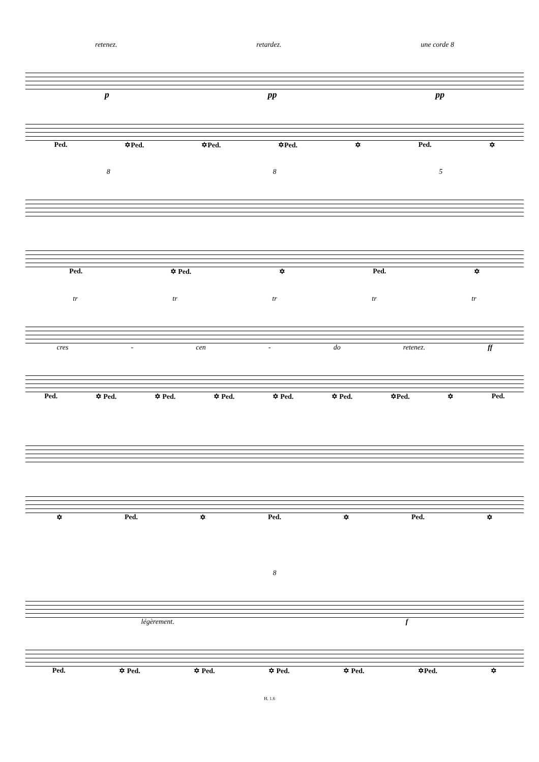retenez. retardez. une corde 8
p pp pp
Ped. ✡Ped. ✡Ped. ✡Ped. ✡ Ped. ✡
8 8 5
Ped. ✡ Ped. ✡ Ped. ✡
tr tr tr tr tr
cres - cen - do retenez. ff
Ped. ✡ Ped. ✡ Ped. ✡ Ped. ✡ Ped. ✡ Ped. ✡Ped. ✡ Ped.
✡ Ped. ✡ Ped. ✡ Ped. ✡
8
légèrement. f
Ped. ✡ Ped. ✡ Ped. ✡ Ped. ✡ Ped. ✡Ped. ✡
H. 1.6